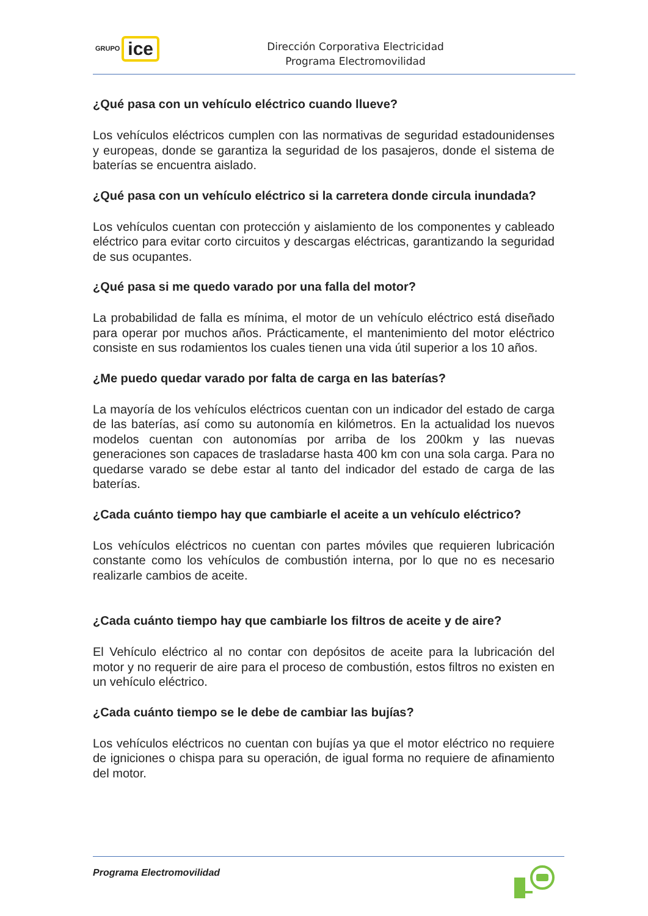GRUPO ice
Dirección Corporativa Electricidad
Programa Electromovilidad
¿Qué pasa con un vehículo eléctrico cuando llueve?
Los vehículos eléctricos cumplen con las normativas de seguridad estadounidenses y europeas, donde se garantiza la seguridad de los pasajeros, donde el sistema de baterías se encuentra aislado.
¿Qué pasa con un vehículo eléctrico si la carretera donde circula inundada?
Los vehículos cuentan con protección y aislamiento de los componentes y cableado eléctrico para evitar corto circuitos y descargas eléctricas, garantizando la seguridad de sus ocupantes.
¿Qué pasa si me quedo varado por una falla del motor?
La probabilidad de falla es mínima, el motor de un vehículo eléctrico está diseñado para operar por muchos años. Prácticamente, el mantenimiento del motor eléctrico consiste en sus rodamientos los cuales tienen una vida útil superior a los 10 años.
¿Me puedo quedar varado por falta de carga en las baterías?
La mayoría de los vehículos eléctricos cuentan con un indicador del estado de carga de las baterías, así como su autonomía en kilómetros. En la actualidad los nuevos modelos cuentan con autonomías por arriba de los 200km y las nuevas generaciones son capaces de trasladarse hasta 400 km con una sola carga. Para no quedarse varado se debe estar al tanto del indicador del estado de carga de las baterías.
¿Cada cuánto tiempo hay que cambiarle el aceite a un vehículo eléctrico?
Los vehículos eléctricos no cuentan con partes móviles que requieren lubricación constante como los vehículos de combustión interna, por lo que no es necesario realizarle cambios de aceite.
¿Cada cuánto tiempo hay que cambiarle los filtros de aceite y de aire?
El Vehículo eléctrico al no contar con depósitos de aceite para la lubricación del motor y no requerir de aire para el proceso de combustión, estos filtros no existen en un vehículo eléctrico.
¿Cada cuánto tiempo se le debe de cambiar las bujías?
Los vehículos eléctricos no cuentan con bujías ya que el motor eléctrico no requiere de igniciones o chispa para su operación, de igual forma no requiere de afinamiento del motor.
Programa Electromovilidad